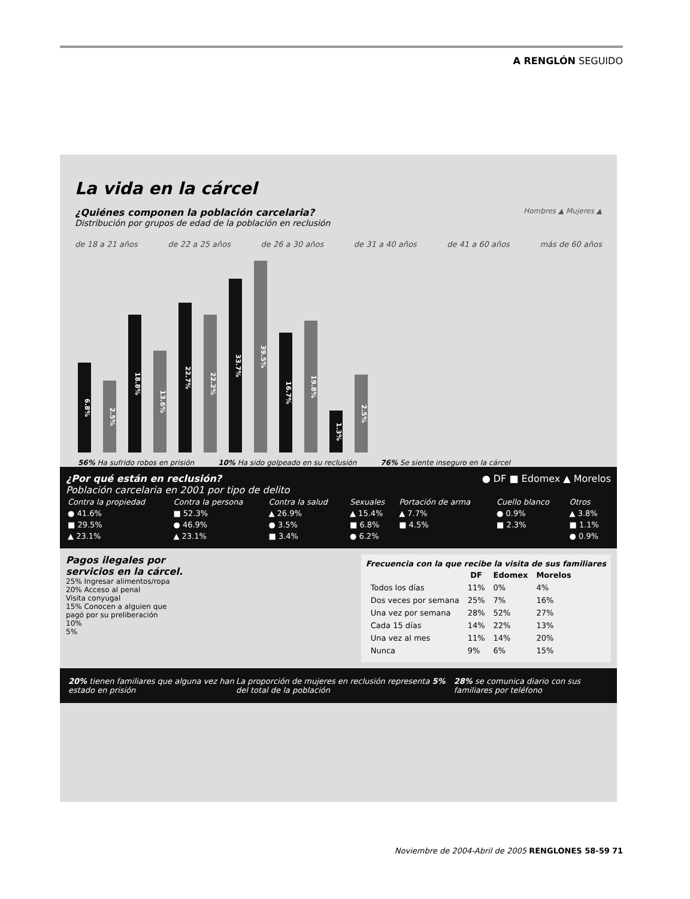A RENGLÓN SEGUIDO
La vida en la cárcel
Hombres ▲ Mujeres ▲
¿Quiénes componen la población carcelaria?
Distribución por grupos de edad de la población en reclusión
de 18 a 21 años de 22 a 25 años de 26 a 30 años de 31 a 40 años de 41 a 60 años más de 60 años
6.8%
2.5%
18.8%
13.6%
22.7%
22.2%
33.7%
39.5%
16.7%
19.8%
1.3%
2.5%
56% Ha sufrido robos en prisión 10% Ha sido golpeado en su reclusión 76% Se siente inseguro en la cárcel
¿Por qué están en reclusión? ● DF ■ Edomex ▲ Morelos
Población carcelaria en 2001 por tipo de delito
| Contra la propiedad | Contra la persona | Contra la salud | Sexuales | Portación de arma | Cuello blanco | Otros |
| --- | --- | --- | --- | --- | --- | --- |
| ● 41.6% | ■ 52.3% | ▲ 26.9% | ▲ 15.4% | ▲ 7.7% | ● 0.9% | ▲ 3.8% |
| ■ 29.5% | ● 46.9% | ● 3.5% | ■ 6.8% | ■ 4.5% | ■ 2.3% | ■ 1.1% |
| ▲ 23.1% | ▲ 23.1% | ■ 3.4% | ● 6.2% | | | ● 0.9% |
Pagos ilegales por servicios en la cárcel.
25% Ingresar alimentos/ropa
20% Acceso al penal
Visita conyugal
15% Conocen a alguien que pagó por su preliberación
10%
5%
Frecuencia con la que recibe la visita de sus familiares
| | DF | Edomex | Morelos |
| --- | --- | --- | --- |
| Todos los días | 11% | 0% | 4% |
| Dos veces por semana | 25% | 7% | 16% |
| Una vez por semana | 28% | 52% | 27% |
| Cada 15 días | 14% | 22% | 13% |
| Una vez al mes | 11% | 14% | 20% |
| Nunca | 9% | 6% | 15% |
20% tienen familiares que alguna vez han estado en prisión La proporción de mujeres en reclusión representa 5% del total de la población 28% se comunica diario con sus familiares por teléfono
Noviembre de 2004-Abril de 2005 RENGLONES 58-59 71